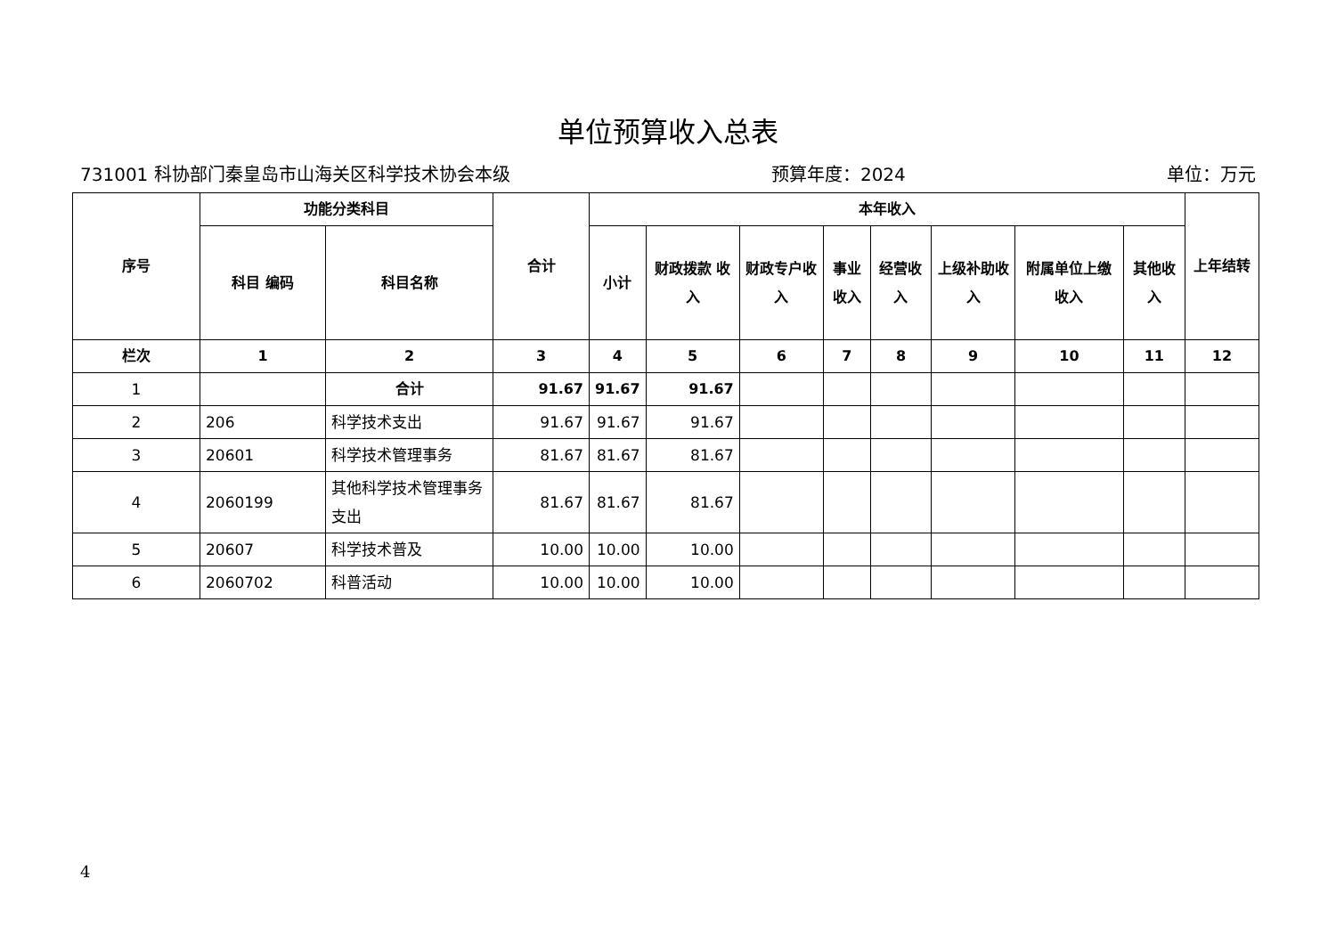单位预算收入总表
731001 科协部门秦皇岛市山海关区科学技术协会本级 预算年度：2024 单位：万元
| 序号 | 功能分类科目 | | 合计 | 本年收入 | | | | | | | | 上年结转 |
| --- | --- | --- | --- | --- | --- | --- | --- | --- | --- | --- | --- | --- |
| | 科目 编码 | 科目名称 | | 小计 | 财政拨款 收入 | 财政专户收入 | 事业收入 | 经营收入 | 上级补助收入 | 附属单位上缴收入 | 其他收入 | |
| 栏次 | 1 | 2 | 3 | 4 | 5 | 6 | 7 | 8 | 9 | 10 | 11 | 12 |
| 1 | | 合计 | 91.67 | 91.67 | 91.67 | | | | | | | |
| 2 | 206 | 科学技术支出 | 91.67 | 91.67 | 91.67 | | | | | | | |
| 3 | 20601 | 科学技术管理事务 | 81.67 | 81.67 | 81.67 | | | | | | | |
| 4 | 2060199 | 其他科学技术管理事务支出 | 81.67 | 81.67 | 81.67 | | | | | | | |
| 5 | 20607 | 科学技术普及 | 10.00 | 10.00 | 10.00 | | | | | | | |
| 6 | 2060702 | 科普活动 | 10.00 | 10.00 | 10.00 | | | | | | | |
4